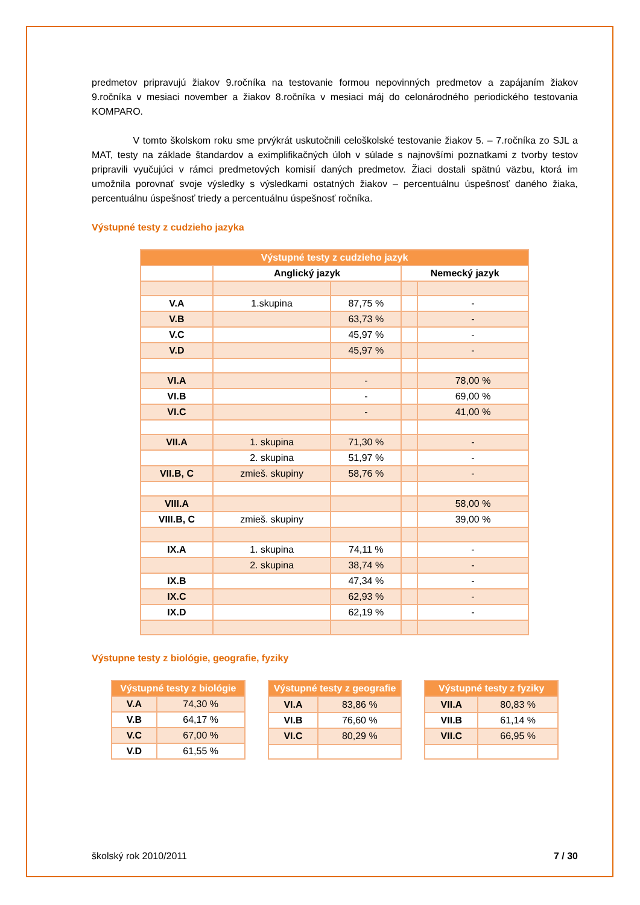predmetov pripravujú žiakov 9.ročníka na testovanie formou nepovinných predmetov a zapájaním žiakov 9.ročníka v mesiaci november a žiakov 8.ročníka v mesiaci máj do celonárodného periodického testovania KOMPARO.
V tomto školskom roku sme prvýkrát uskutočnili celoškolské testovanie žiakov 5. – 7.ročníka zo SJL a MAT, testy na základe štandardov a eximplifikačných úloh v súlade s najnovšími poznatkami z tvorby testov pripravili vyučujúci v rámci predmetových komisií daných predmetov. Žiaci dostali spätnú väzbu, ktorá im umožnila porovnať svoje výsledky s výsledkami ostatných žiakov – percentuálnu úspešnosť daného žiaka, percentuálnu úspešnosť triedy a percentuálnu úspešnosť ročníka.
Výstupné testy z cudzieho jazyka
| Výstupné testy z cudzieho jazyk | | | | |
| --- | --- | --- | --- | --- |
| | Anglický jazyk | | Nemecký jazyk | |
| V.A | 1.skupina | 87,75 % | | - |
| V.B | | 63,73 % | | - |
| V.C | | 45,97 % | | - |
| V.D | | 45,97 % | | - |
| VI.A | | - | | 78,00 % |
| VI.B | | - | | 69,00 % |
| VI.C | | - | | 41,00 % |
| VII.A | 1. skupina | 71,30 % | | - |
| | 2. skupina | 51,97 % | | - |
| VII.B, C | zmieš. skupiny | 58,76 % | | - |
| VIII.A | | | | 58,00 % |
| VIII.B, C | zmieš. skupiny | | | 39,00 % |
| IX.A | 1. skupina | 74,11 % | | - |
| | 2. skupina | 38,74 % | | - |
| IX.B | | 47,34 % | | - |
| IX.C | | 62,93 % | | - |
| IX.D | | 62,19 % | | - |
Výstupne testy z biológie, geografie, fyziky
| Výstupné testy z biológie | |
| --- | --- |
| V.A | 74,30 % |
| V.B | 64,17 % |
| V.C | 67,00 % |
| V.D | 61,55 % |
| Výstupné testy z geografie | |
| --- | --- |
| VI.A | 83,86 % |
| VI.B | 76,60 % |
| VI.C | 80,29 % |
| Výstupné testy z fyziky | |
| --- | --- |
| VII.A | 80,83 % |
| VII.B | 61,14 % |
| VII.C | 66,95 % |
školský rok 2010/2011 7 / 30